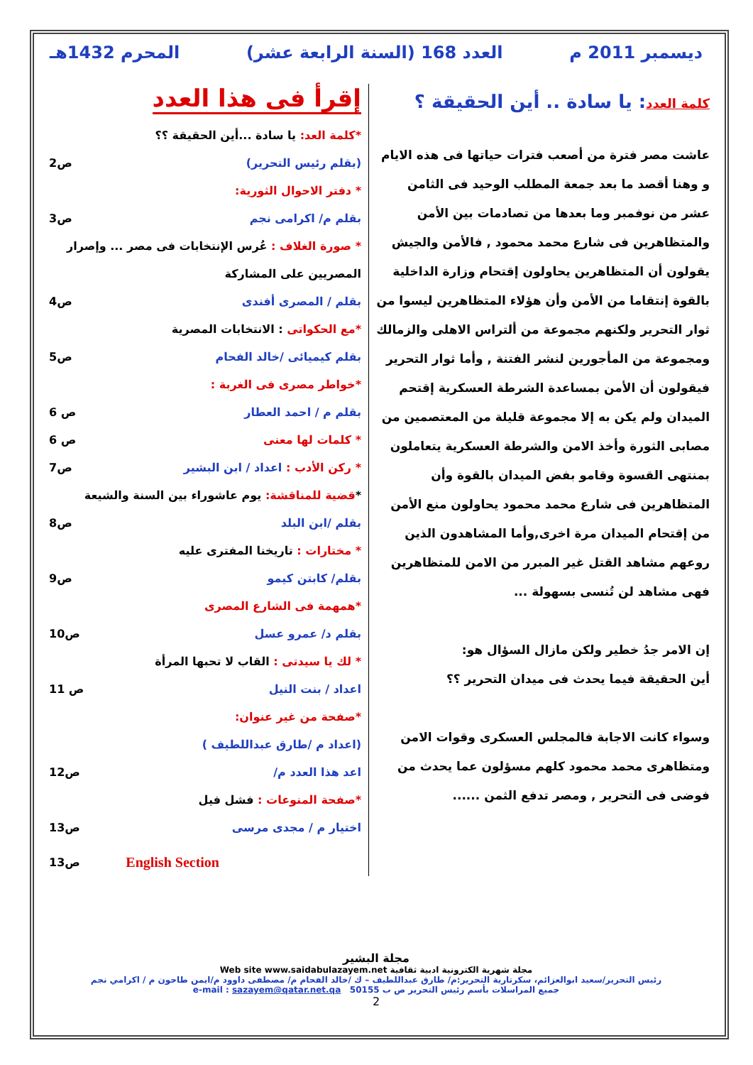ديسمبر 2011 م العدد 168 (السنة الرابعة عشر) المحرم 1432هـ
كلمة العدد: يا سادة .. أين الحقيقة ؟
عاشت مصر فترة من أصعب فترات حياتها فى هذه الايام و وهنا أقصد ما بعد جمعة المطلب الوحيد فى الثامن عشر من نوفمبر وما بعدها من تصادمات بين الأمن والمتظاهرين فى شارع محمد محمود , فالأمن والجيش يقولون أن المتظاهرين يحاولون إقتحام وزارة الداخلية بالقوة إنتقاما من الأمن وأن هؤلاء المتظاهرين ليسوا من ثوار التحرير ولكنهم مجموعة من ألتراس الاهلى والزمالك ومجموعة من المأجورين لنشر الفتنة , وأما ثوار التحرير فيقولون أن الأمن بمساعدة الشرطة العسكرية إقتحم الميدان ولم يكن به إلا مجموعة قليلة من المعتصمين من مصابى الثورة وأخذ الامن والشرطة العسكرية يتعاملون بمنتهى القسوة وقامو بفض الميدان بالقوة وأن المتظاهرين فى شارع محمد محمود يحاولون منع الأمن من إقتحام الميدان مرة اخرى,وأما المشاهدون الذين روعهم مشاهد القتل غير المبرر من الامن للمتظاهرين فهى مشاهد لن تُنسى بسهولة ...
إن الامر جدُ خطير ولكن مازال السؤال هو:
أين الحقيقة فيما يحدث فى ميدان التحرير ؟؟
وسواء كانت الاجابة فالمجلس العسكرى وقوات الامن ومتظاهرى محمد محمود كلهم مسؤلون عما يحدث من فوضى فى التحرير , ومصر تدفع الثمن ......
إقرأ فى هذا العدد
*كلمة العد: يا سادة ...أين الحقيقة ؟؟
(بقلم رئيس التحرير) ص2
* دفتر الاحوال الثورية:
بقلم م/ اكرامى نجم ص3
* صورة الغلاف : عُرس الإنتخابات فى مصر ... وإصرار المصريين على المشاركة
بقلم / المصرى أفندى ص4
*مع الحكواتى : الانتخابات المصرية
بقلم كيميائى /خالد الفحام ص5
*خواطر مصرى فى الغربة :
بقلم م / احمد العطار ص 6
* كلمات لها معنى ص 6
* ركن الأدب : اعداد / ابن البشير ص7
*قضية للمناقشة: يوم عاشوراء بين السنة والشيعة
بقلم /ابن البلد ص8
* مختارات : تاريخنا المفترى عليه
بقلم/ كابتن كيمو ص9
*همهمة فى الشارع المصرى
بقلم د/ عمرو عسل ص10
* لك يا سيدتى : القاب لا تحبها المرأة
اعداد / بنت النيل ص 11
*صفحة من غير عنوان:
(اعداد م /طارق عبداللطيف )
اعد هذا العدد م/ ص12
*صفحة المنوعات : فشل فيل
اختيار م / مجدى مرسى ص13
English Section ص13
مجلة البشير
Web site www.saidabulazayem.net مجلة شهرية الكترونية ادبية ثقافية
رئيس التحرير/سعيد ابوالعزائم، سكرتارية التحرير:م/ طارق عبداللطيف – ك /خالد الفحام م/ مصطفى داوود م/ايمن طاحون م / اكرامي نجم
e-mail : sazayem@qatar.net.qa جميع المراسلات بأسم رئيس التحرير ص ب 50155
2